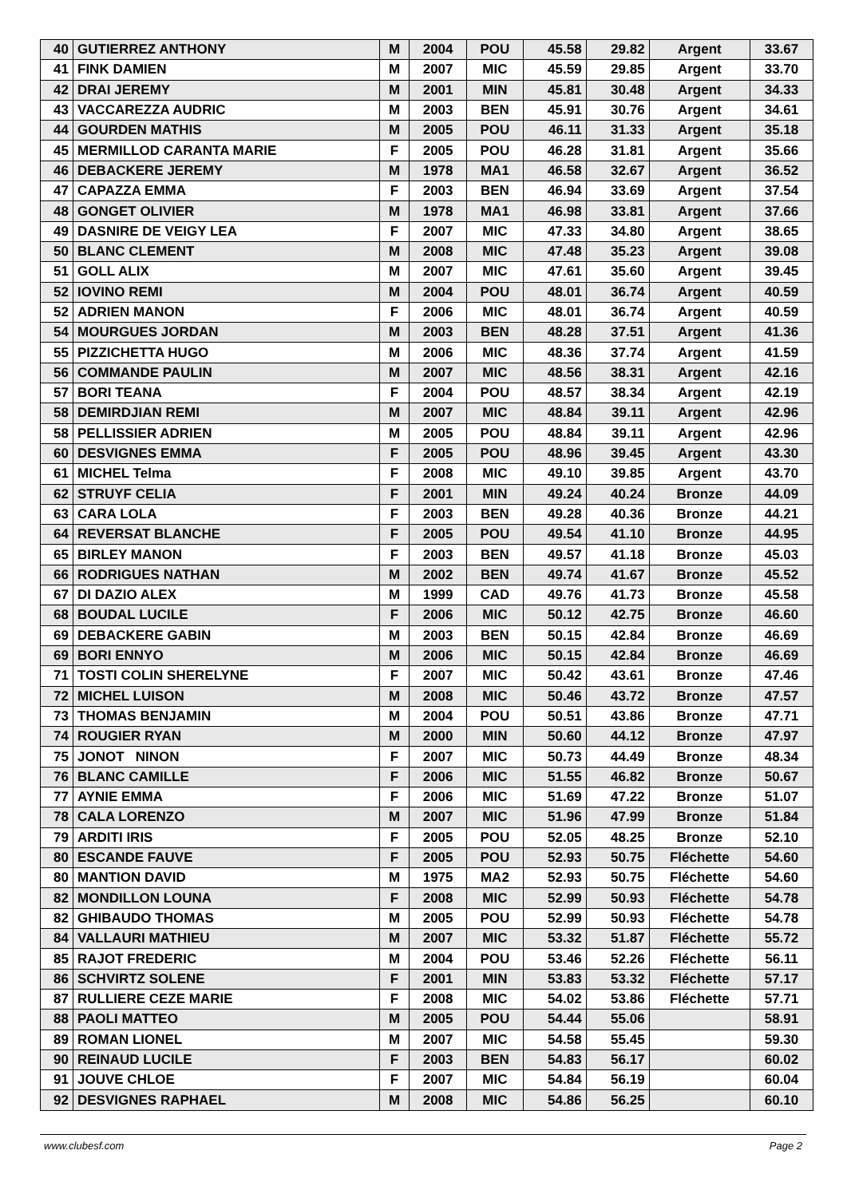| 40 | GUTIERREZ ANTHONY | M | 2004 | POU | 45.58 | 29.82 | Argent | 33.67 |
| 41 | FINK DAMIEN | M | 2007 | MIC | 45.59 | 29.85 | Argent | 33.70 |
| 42 | DRAI JEREMY | M | 2001 | MIN | 45.81 | 30.48 | Argent | 34.33 |
| 43 | VACCAREZZA AUDRIC | M | 2003 | BEN | 45.91 | 30.76 | Argent | 34.61 |
| 44 | GOURDEN MATHIS | M | 2005 | POU | 46.11 | 31.33 | Argent | 35.18 |
| 45 | MERMILLOD CARANTA MARIE | F | 2005 | POU | 46.28 | 31.81 | Argent | 35.66 |
| 46 | DEBACKERE JEREMY | M | 1978 | MA1 | 46.58 | 32.67 | Argent | 36.52 |
| 47 | CAPAZZA EMMA | F | 2003 | BEN | 46.94 | 33.69 | Argent | 37.54 |
| 48 | GONGET OLIVIER | M | 1978 | MA1 | 46.98 | 33.81 | Argent | 37.66 |
| 49 | DASNIRE DE VEIGY LEA | F | 2007 | MIC | 47.33 | 34.80 | Argent | 38.65 |
| 50 | BLANC CLEMENT | M | 2008 | MIC | 47.48 | 35.23 | Argent | 39.08 |
| 51 | GOLL ALIX | M | 2007 | MIC | 47.61 | 35.60 | Argent | 39.45 |
| 52 | IOVINO REMI | M | 2004 | POU | 48.01 | 36.74 | Argent | 40.59 |
| 52 | ADRIEN MANON | F | 2006 | MIC | 48.01 | 36.74 | Argent | 40.59 |
| 54 | MOURGUES JORDAN | M | 2003 | BEN | 48.28 | 37.51 | Argent | 41.36 |
| 55 | PIZZICHETTA HUGO | M | 2006 | MIC | 48.36 | 37.74 | Argent | 41.59 |
| 56 | COMMANDE PAULIN | M | 2007 | MIC | 48.56 | 38.31 | Argent | 42.16 |
| 57 | BORI TEANA | F | 2004 | POU | 48.57 | 38.34 | Argent | 42.19 |
| 58 | DEMIRDJIAN REMI | M | 2007 | MIC | 48.84 | 39.11 | Argent | 42.96 |
| 58 | PELLISSIER ADRIEN | M | 2005 | POU | 48.84 | 39.11 | Argent | 42.96 |
| 60 | DESVIGNES EMMA | F | 2005 | POU | 48.96 | 39.45 | Argent | 43.30 |
| 61 | MICHEL Telma | F | 2008 | MIC | 49.10 | 39.85 | Argent | 43.70 |
| 62 | STRUYF CELIA | F | 2001 | MIN | 49.24 | 40.24 | Bronze | 44.09 |
| 63 | CARA LOLA | F | 2003 | BEN | 49.28 | 40.36 | Bronze | 44.21 |
| 64 | REVERSAT BLANCHE | F | 2005 | POU | 49.54 | 41.10 | Bronze | 44.95 |
| 65 | BIRLEY MANON | F | 2003 | BEN | 49.57 | 41.18 | Bronze | 45.03 |
| 66 | RODRIGUES NATHAN | M | 2002 | BEN | 49.74 | 41.67 | Bronze | 45.52 |
| 67 | DI DAZIO ALEX | M | 1999 | CAD | 49.76 | 41.73 | Bronze | 45.58 |
| 68 | BOUDAL LUCILE | F | 2006 | MIC | 50.12 | 42.75 | Bronze | 46.60 |
| 69 | DEBACKERE GABIN | M | 2003 | BEN | 50.15 | 42.84 | Bronze | 46.69 |
| 69 | BORI ENNYO | M | 2006 | MIC | 50.15 | 42.84 | Bronze | 46.69 |
| 71 | TOSTI COLIN SHERELYNE | F | 2007 | MIC | 50.42 | 43.61 | Bronze | 47.46 |
| 72 | MICHEL LUISON | M | 2008 | MIC | 50.46 | 43.72 | Bronze | 47.57 |
| 73 | THOMAS BENJAMIN | M | 2004 | POU | 50.51 | 43.86 | Bronze | 47.71 |
| 74 | ROUGIER RYAN | M | 2000 | MIN | 50.60 | 44.12 | Bronze | 47.97 |
| 75 | JONOT NINON | F | 2007 | MIC | 50.73 | 44.49 | Bronze | 48.34 |
| 76 | BLANC CAMILLE | F | 2006 | MIC | 51.55 | 46.82 | Bronze | 50.67 |
| 77 | AYNIE EMMA | F | 2006 | MIC | 51.69 | 47.22 | Bronze | 51.07 |
| 78 | CALA LORENZO | M | 2007 | MIC | 51.96 | 47.99 | Bronze | 51.84 |
| 79 | ARDITI IRIS | F | 2005 | POU | 52.05 | 48.25 | Bronze | 52.10 |
| 80 | ESCANDE FAUVE | F | 2005 | POU | 52.93 | 50.75 | Fléchette | 54.60 |
| 80 | MANTION DAVID | M | 1975 | MA2 | 52.93 | 50.75 | Fléchette | 54.60 |
| 82 | MONDILLON LOUNA | F | 2008 | MIC | 52.99 | 50.93 | Fléchette | 54.78 |
| 82 | GHIBAUDO THOMAS | M | 2005 | POU | 52.99 | 50.93 | Fléchette | 54.78 |
| 84 | VALLAURI MATHIEU | M | 2007 | MIC | 53.32 | 51.87 | Fléchette | 55.72 |
| 85 | RAJOT FREDERIC | M | 2004 | POU | 53.46 | 52.26 | Fléchette | 56.11 |
| 86 | SCHVIRTZ SOLENE | F | 2001 | MIN | 53.83 | 53.32 | Fléchette | 57.17 |
| 87 | RULLIERE CEZE MARIE | F | 2008 | MIC | 54.02 | 53.86 | Fléchette | 57.71 |
| 88 | PAOLI MATTEO | M | 2005 | POU | 54.44 | 55.06 | | 58.91 |
| 89 | ROMAN LIONEL | M | 2007 | MIC | 54.58 | 55.45 | | 59.30 |
| 90 | REINAUD LUCILE | F | 2003 | BEN | 54.83 | 56.17 | | 60.02 |
| 91 | JOUVE CHLOE | F | 2007 | MIC | 54.84 | 56.19 | | 60.04 |
| 92 | DESVIGNES RAPHAEL | M | 2008 | MIC | 54.86 | 56.25 | | 60.10 |
www.clubesf.com Page 2